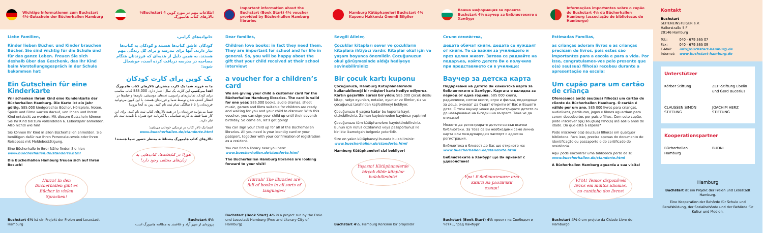Wichtige Informationen zum Buchstart 4½-Gutschein der Bücherhallen Hamburg
Liebe Familien,
Kinder lieben Bücher, und Kinder brauchen Bücher. Sie sind wichtig für die Schule und für das ganze Leben. Freuen Sie sich deshalb über das Geschenk, das Ihr Kind beim Vorstellungsgespräch in der Schule bekommen hat:
Ein Gutschein für eine Kinderkarte
Wir schenken Ihrem Kind eine Kundenkarte der Bücherhallen Hamburg. Die Karte ist ein Jahr gültig. 585.000 kindgerechte Bücher, Hörspiele, Noten, Spiele und Filme warten darauf, von Ihnen und Ihrem Kind entdeckt zu werden. Mit diesem Gutschein können Sie Ihr Kind bis zum vollendeten 6. Lebensjahr anmelden. Also nichts wie hin!
Sie können Ihr Kind in allen Bücherhallen anmelden. Sie benötigen dafür nur Ihren Personalausweis oder Ihren Reisepass mit Meldebestätigung.
Eine Bücherhalle in Ihrer Nähe finden Sie hier:
www.buecherhallen.de/standorte.html
Die Bücherhallen Hamburg freuen sich auf Ihren Besuch!
Hurra! In den Bücherhallen gibt es Bücher in vielen Sprachen!
Buchstart 4½ ist ein Projekt der Freien und Lesestadt Hamburg
اطلاعات مهم در مورد کوپن Buchstart 4½ تالارهای کتاب هامبورگ
خانواده‌های گرامی،
کودکان عاشق کتاب‌ها هستند و کودکان به کتاب‌ها نیاز دارند. آنها برای مدرسه و برای کل زندگی مهم هستند. به همین دلیل از هدیه‌ای که فرزندتان هنگام مصاحبه در مدرسه دریافت کرده است، خوشحال شوید:
یک کوپن برای کارت کودکان
ما به فرزند شما یک کارت مشتریان تالارهای کتاب هامبورگ اهدا می‌کنیم. این کارت یک سال اعتبار دارد. 585,000 کتاب مناسب برای کودک، نمایش‌های رادیویی، نت‌های موسیقی، بازی‌ها و فیلم‌ها در انتظار کشف شدن توسط شما و فرزندتان هستند. با این کوپن می‌توانید فرزندتان را تا ۶ سالگی تمام ثبت نام کنید. پس به آنجا بروید!
شما می‌توانید فرزندتان را در همه تالارهای کتاب ثبت نام کنید. برای این کار شما فقط به کارت شناسایی یا گذرنامه خود همراه با تاییدیه ثبت نام نیاز دارید.
اینجا یک تالار کتاب در نزدیکی خودتان می‌یابید:
www.buecherhallen.de/standorte.html
تالارهای کتاب هامبورگ مشتاقانه منتظر حضور شما هستند!
هورا! در کتابخانه‌ها، کتاب‌هایی به زبان‌های مختلف وجود دارد!
Buchstart 4½
پروژه‌ای از شهر آزاد و علاقمند به مطالعه هامبورگ است
Important information about the Buchstart (Book Start) 4½ voucher provided by Bücherhallen Hamburg libraries
Dear families,
Children love books; in fact they need them. They are important for school and for life in general. So, you will be happy about the gift that your child received at their school interview:
a voucher for a children’s card
We are giving your child a customer card for the Bücherhallen Hamburg libraries. The card is valid for one year. 585,000 books, audio dramas, sheet music, games and films suitable for children are ready and waiting for you and your child to discover. With this voucher, you can sign your child up until their seventh birthday. So come on, let’s get going!
You can sign your child up for all of the Bücherhallen libraries. All you need is your identity card or your passport, together with your confirmation of registration as a resident.
You can find a library near you here:
www.buecherhallen.de/standorte.html
The Bücherhallen Hamburg libraries are looking forward to your visit!
Hurrah! The libraries are full of books in all sorts of languages!
Buchstart (Book Start) 4½ is a project run by the Freie und Lesestadt Hamburg (Free and Literary City of Hamburg)
Hamburg Kütüphaneleri Buchstart 4½ Kuponu Hakkında Önemli Bilgiler
Sevgili Aileler,
Çocuklar kitapları sever ve çocukların kitaplara ihtiyacı vardır. Kitaplar okul için ve yaşam boyunca önemlidir. Çocuğunuzun okul görüşmesinde aldığı hediyeye sevinebilirsiniz:
Bir çocuk kartı kuponu
Çocuğunuza, Hamburg Kütüphanelerinde kullanabileceği bir müşteri kartı hediye ediyoruz. Kartın geçerlilik süresi bir yıldır. 585.000 çocuk dostu kitap, radyo oyunları, notalar, oyunlar ve filmler, siz ve çocuğunuz tarafından keşfedilmeyi bekliyor.
Çocuğunuzu 6 yaşına kadar bu kuponla kayıt ettirebilirsiniz. Zaman kaybetmeden kaydınızı yaptırın!
Çocuğunuzu tüm kütüphanelere kaydettirebilirsiniz. Bunun için nüfus cüzdanınız veya pasaportunuz ile birlikte ikametgah belgeniz yeterlidir.
Size en yakın kütüphaneyi burada bulabilirsiniz:
www.buecherhallen.de/standorte.html
Hamburg Kütüphaneleri sizi bekliyor!
Yaşasın! Kütüphanelerde birçok dilde kitaplar bulabilirsiniz!
Buchstart 4½, Hamburg Kentinin bir projesidir
Важна информация за проекта Buchstart 4½ ваучер за библиотеките в Хамбург
Скъпи семейства,
децата обичат книги, децата се нуждаят от книги. Те са важни за училището и през целия живот. Затова се радвайте на подаръка, който детето Ви е получило при представянето си в училище:
Ваучер за детска карта
Подаряваме на детето Ви клиентска карта за библиотеките в Хамбург. Картата е валидна за период от една година. 585 000 книги, радиопиеси, нотни книги, игри и филми, подходящи за деца, очакват да бъдат открити от Вас и Вашето дете. С този ваучер може да регистрирате детето си до навършване на 6-годишна възраст. Така че да отиваме!
Можете да регистрирате детето си във всички библиотеки. За това са Ви необходими само лична карта или международен паспорт с адресна регистрация.
Библиотека в близост до Вас ще откриете на:
www.buecherhallen.de/standorte.html
Библиотеките в Хамбург ще Ви приемат с удоволствие!
Ура! В библиотеките има книги на различни езици!
Buchstart (Book Start) 4½ проект на Свободен и Четящ град Хамбург
Informações importantes sobre o cupão do Buchstart 4½ da Bücherhallen Hamburg (associação de bibliotecas de Hamburgo)
Estimadas Famílias,
as crianças adoram livros e as crianças precisam de livros, pois estes são importantes para a escola e para a vida. Por isso, congratulamos-vos pelo presente que o(a) seu(sua) filho(a) recebeu durante a apresentação na escola:
Um cupão para um cartão de criança
Oferecemos ao(à) seu(sua) filho(a) um cartão de cliente da Bücherhallen Hamburg. O cartão é válido por um ano. 585 000 livros para crianças, audiolivros, partituras, jogos e filmes aguardam para serem descobertos por pais e filhos. Com este cupão, pode inscrever o(a) seu(sua) filho(a) até aos 6 anos de idade. Do que está à espera?
Pode inscrever o(a) seu(sua) filho(a) em qualquer biblioteca. Para isso, precisa apenas do documento de identificação ou passaporte e do certificado de residência.
Aqui pode encontrar uma biblioteca perto de si:
www.buecherhallen.de/standorte.html
A Bücherhallen Hamburg aguarda a sua visita!
VIVA! Temos disponíveis livros em muitos idiomas, no cantinho dos livros!
Buchstart 4½ é um projeto da Cidade Livre de Hamburgo
Kontakt
Buchstart
SEITENEINSTEIGER e.V.
Hallerstraße 5 F
20146 Hamburg
| Tel.: | 040 - 679 565 07 |
| Fax: | 040 - 679 565 09 |
| E-Mail: | info@buchstart-hamburg.de |
| Internet: | www.buchstart-hamburg.de |
Unterstützer
Körber Stiftung ZEIT-Stiftung Ebelin und Gerd Bucerius CLAUSSEN SIMON STIFTUNG JOACHIM HERZ STIFTUNG
Kooperationspartner
Bücherhallen Hamburg BUDNI
Hamburg
Buchstart ist ein Projekt der Freien und Lesestadt Hamburg.
Eine Kooperation der Behörde für Schule und Berufsbildung, der Sozialbehörde und der Behörde für Kultur und Medien.